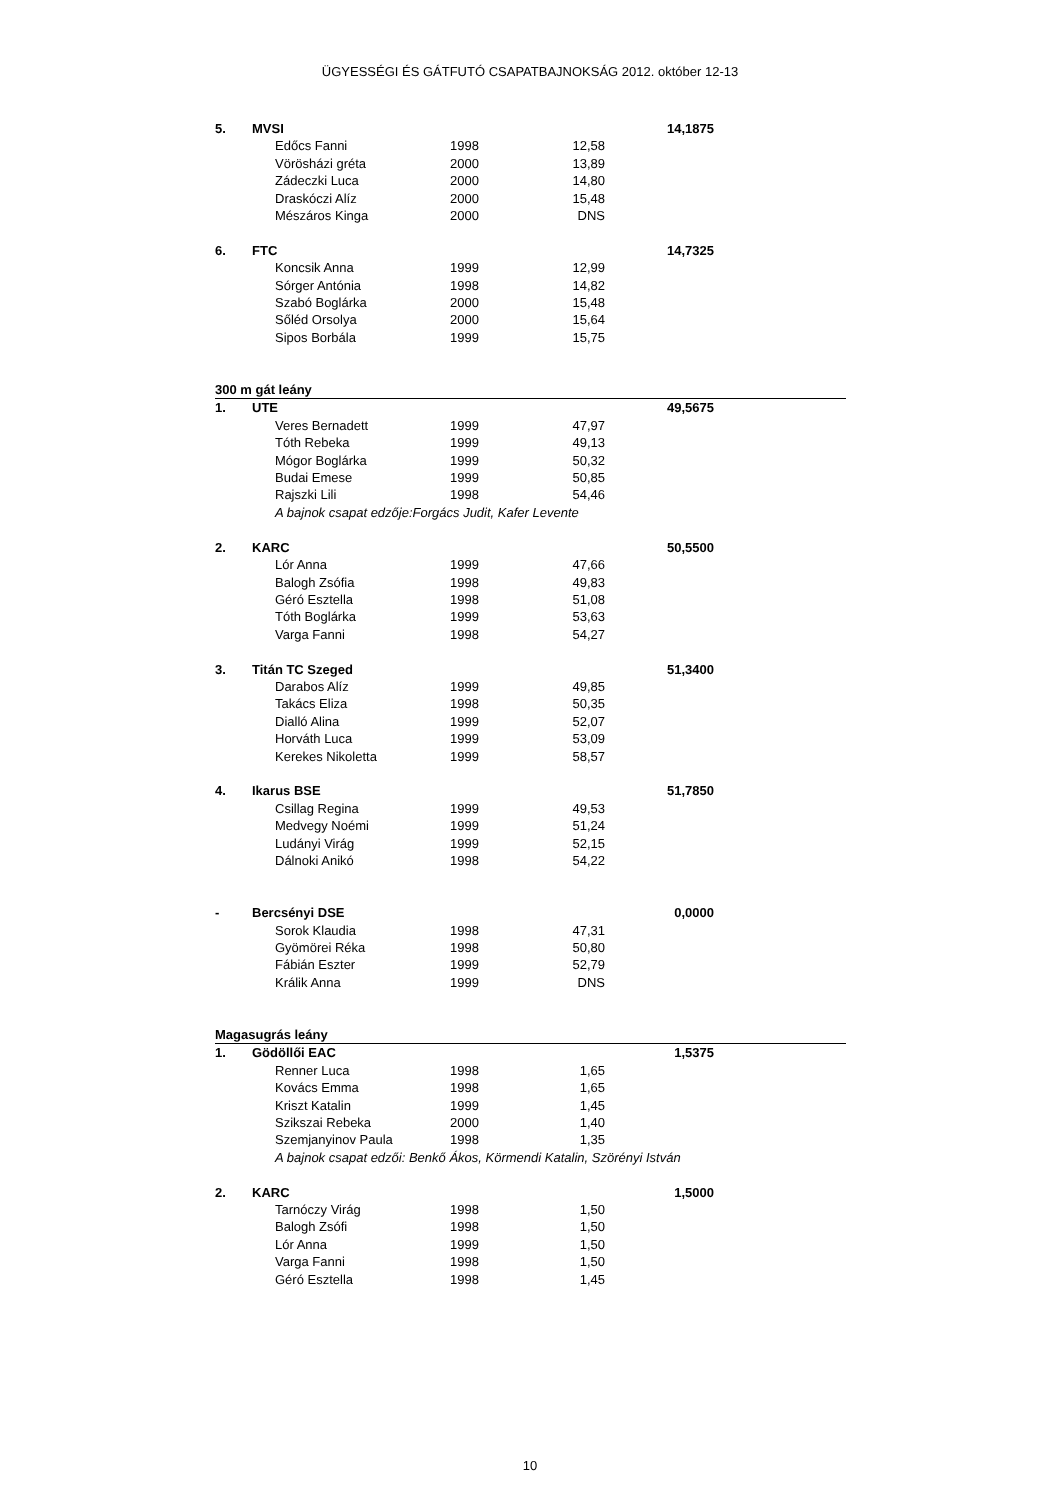ÜGYESSÉGI ÉS GÁTFUTÓ CSAPATBAJNOKSÁG 2012. október 12-13
| 5. | MVSI | | | | 14,1875 | |
| | | Edőcs Fanni | 1998 | 12,58 | | |
| | | Vörösházi gréta | 2000 | 13,89 | | |
| | | Zádeczki Luca | 2000 | 14,80 | | |
| | | Draskóczi Alíz | 2000 | 15,48 | | |
| | | Mészáros Kinga | 2000 | DNS | | |
| 6. | FTC | | | | 14,7325 | |
| | | Koncsik Anna | 1999 | 12,99 | | |
| | | Sórger Antónia | 1998 | 14,82 | | |
| | | Szabó Boglárka | 2000 | 15,48 | | |
| | | Sőléd Orsolya | 2000 | 15,64 | | |
| | | Sipos Borbála | 1999 | 15,75 | | |
| 300 m gát leány | | | | | | |
| 1. | UTE | | | | 49,5675 | |
| | | Veres Bernadett | 1999 | 47,97 | | |
| | | Tóth Rebeka | 1999 | 49,13 | | |
| | | Mógor Boglárka | 1999 | 50,32 | | |
| | | Budai Emese | 1999 | 50,85 | | |
| | | Rajszki Lili | 1998 | 54,46 | | |
| | | A bajnok csapat edzője:Forgács Judit, Kafer Levente | | | | |
| 2. | KARC | | | | 50,5500 | |
| | | Lór Anna | 1999 | 47,66 | | |
| | | Balogh Zsófia | 1998 | 49,83 | | |
| | | Géró Esztella | 1998 | 51,08 | | |
| | | Tóth Boglárka | 1999 | 53,63 | | |
| | | Varga Fanni | 1998 | 54,27 | | |
| 3. | Titán TC Szeged | | | | 51,3400 | |
| | | Darabos Alíz | 1999 | 49,85 | | |
| | | Takács Eliza | 1998 | 50,35 | | |
| | | Dialló Alina | 1999 | 52,07 | | |
| | | Horváth Luca | 1999 | 53,09 | | |
| | | Kerekes Nikoletta | 1999 | 58,57 | | |
| 4. | Ikarus BSE | | | | 51,7850 | |
| | | Csillag Regina | 1999 | 49,53 | | |
| | | Medvegy Noémi | 1999 | 51,24 | | |
| | | Ludányi Virág | 1999 | 52,15 | | |
| | | Dálnoki Anikó | 1998 | 54,22 | | |
| - | Bercsényi DSE | | | | 0,0000 | |
| | | Sorok Klaudia | 1998 | 47,31 | | |
| | | Gyömörei Réka | 1998 | 50,80 | | |
| | | Fábián Eszter | 1999 | 52,79 | | |
| | | Králik Anna | 1999 | DNS | | |
| Magasugrás leány | | | | | | |
| 1. | Gödöllői EAC | | | | 1,5375 | |
| | | Renner Luca | 1998 | 1,65 | | |
| | | Kovács Emma | 1998 | 1,65 | | |
| | | Kriszt Katalin | 1999 | 1,45 | | |
| | | Szikszai Rebeka | 2000 | 1,40 | | |
| | | Szemjanyinov Paula | 1998 | 1,35 | | |
| | | A bajnok csapat edzői: Benkő Ákos, Körmendi Katalin, Szörényi István | | | | |
| 2. | KARC | | | | 1,5000 | |
| | | Tarnóczy Virág | 1998 | 1,50 | | |
| | | Balogh Zsófi | 1998 | 1,50 | | |
| | | Lór Anna | 1999 | 1,50 | | |
| | | Varga Fanni | 1998 | 1,50 | | |
| | | Géró Esztella | 1998 | 1,45 | | |
10